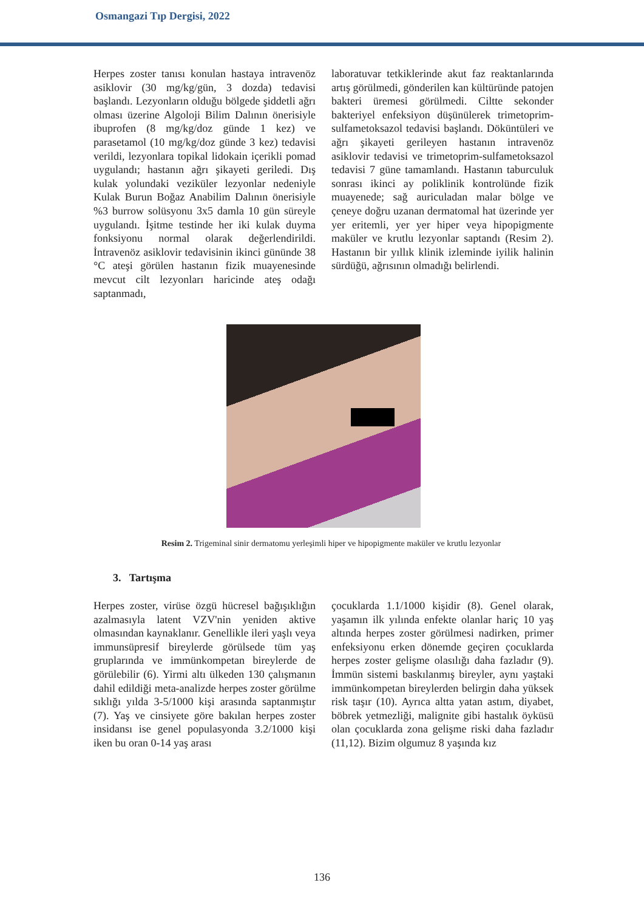Osmangazi Tıp Dergisi, 2022
Herpes zoster tanısı konulan hastaya intravenöz asiklovir (30 mg/kg/gün, 3 dozda) tedavisi başlandı. Lezyonların olduğu bölgede şiddetli ağrı olması üzerine Algoloji Bilim Dalının önerisiyle ibuprofen (8 mg/kg/doz günde 1 kez) ve parasetamol (10 mg/kg/doz günde 3 kez) tedavisi verildi, lezyonlara topikal lidokain içerikli pomad uygulandı; hastanın ağrı şikayeti geriledi. Dış kulak yolundaki veziküler lezyonlar nedeniyle Kulak Burun Boğaz Anabilim Dalının önerisiyle %3 burrow solüsyonu 3x5 damla 10 gün süreyle uygulandı. İşitme testinde her iki kulak duyma fonksiyonu normal olarak değerlendirildi. İntravenöz asiklovir tedavisinin ikinci gününde 38 °C ateşi görülen hastanın fizik muayenesinde mevcut cilt lezyonları haricinde ateş odağı saptanmadı,
laboratuvar tetkiklerinde akut faz reaktanlarında artış görülmedi, gönderilen kan kültüründe patojen bakteri üremesi görülmedi. Ciltte sekonder bakteriyel enfeksiyon düşünülerek trimetoprim-sulfametoksazol tedavisi başlandı. Döküntüleri ve ağrı şikayeti gerileyen hastanın intravenöz asiklovir tedavisi ve trimetoprim-sulfametoksazol tedavisi 7 güne tamamlandı. Hastanın taburculuk sonrası ikinci ay poliklinik kontrolünde fizik muayenede; sağ auriculadan malar bölge ve çeneye doğru uzanan dermatomal hat üzerinde yer yer eritemli, yer yer hiper veya hipopigmente maküler ve krutlu lezyonlar saptandı (Resim 2). Hastanın bir yıllık klinik izleminde iyilik halinin sürdüğü, ağrısının olmadığı belirlendi.
Resim 2. Trigeminal sinir dermatomu yerleşimli hiper ve hipopigmente maküler ve krutlu lezyonlar
3. Tartışma
Herpes zoster, virüse özgü hücresel bağışıklığın azalmasıyla latent VZV'nin yeniden aktive olmasından kaynaklanır. Genellikle ileri yaşlı veya immunsüpresif bireylerde görülsede tüm yaş gruplarında ve immünkompetan bireylerde de görülebilir (6). Yirmi altı ülkeden 130 çalışmanın dahil edildiği meta-analizde herpes zoster görülme sıklığı yılda 3-5/1000 kişi arasında saptanmıştır (7). Yaş ve cinsiyete göre bakılan herpes zoster insidansı ise genel populasyonda 3.2/1000 kişi iken bu oran 0-14 yaş arası
çocuklarda 1.1/1000 kişidir (8). Genel olarak, yaşamın ilk yılında enfekte olanlar hariç 10 yaş altında herpes zoster görülmesi nadirken, primer enfeksiyonu erken dönemde geçiren çocuklarda herpes zoster gelişme olasılığı daha fazladır (9). İmmün sistemi baskılanmış bireyler, aynı yaştaki immünkompetan bireylerden belirgin daha yüksek risk taşır (10). Ayrıca altta yatan astım, diyabet, böbrek yetmezliği, malignite gibi hastalık öyküsü olan çocuklarda zona gelişme riski daha fazladır (11,12). Bizim olgumuz 8 yaşında kız
136